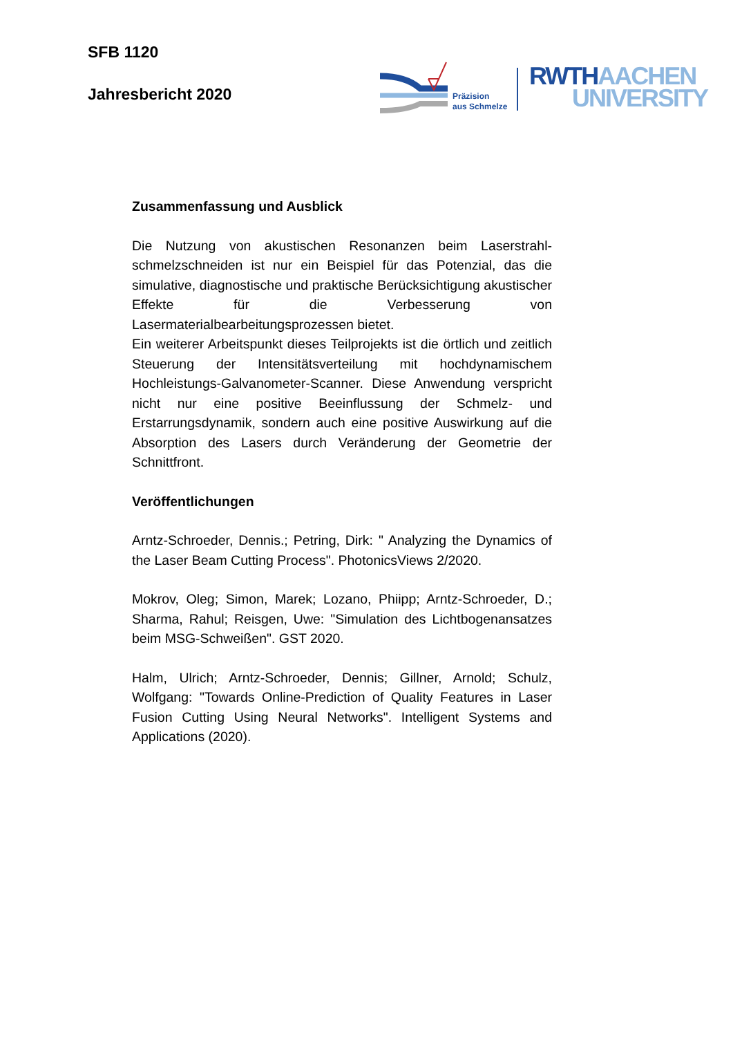SFB 1120
Jahresbericht 2020
Präzision
aus Schmelze
RWTH AACHEN
UNIVERSITY
Zusammenfassung und Ausblick
Die Nutzung von akustischen Resonanzen beim Laserstrahl-schmelzschneiden ist nur ein Beispiel für das Potenzial, das die simulative, diagnostische und praktische Berücksichtigung akustischer Effekte für die Verbesserung von Lasermaterialbearbeitungsprozessen bietet.
Ein weiterer Arbeitspunkt dieses Teilprojekts ist die örtlich und zeitlich Steuerung der Intensitätsverteilung mit hochdynamischem Hochleistungs-Galvanometer-Scanner. Diese Anwendung verspricht nicht nur eine positive Beeinflussung der Schmelz- und Erstarrungsdynamik, sondern auch eine positive Auswirkung auf die Absorption des Lasers durch Veränderung der Geometrie der Schnittfront.
Veröffentlichungen
Arntz-Schroeder, Dennis.; Petring, Dirk: " Analyzing the Dynamics of the Laser Beam Cutting Process". PhotonicsViews 2/2020.
Mokrov, Oleg; Simon, Marek; Lozano, Phiipp; Arntz-Schroeder, D.; Sharma, Rahul; Reisgen, Uwe: "Simulation des Lichtbogenansatzes beim MSG-Schweißen". GST 2020.
Halm, Ulrich; Arntz-Schroeder, Dennis; Gillner, Arnold; Schulz, Wolfgang: "Towards Online-Prediction of Quality Features in Laser Fusion Cutting Using Neural Networks". Intelligent Systems and Applications (2020).